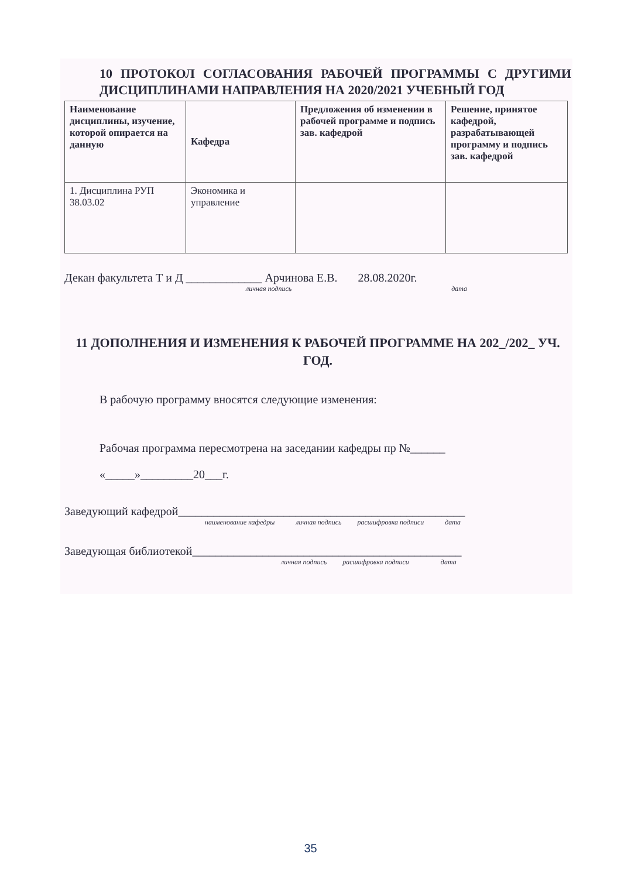10 ПРОТОКОЛ СОГЛАСОВАНИЯ РАБОЧЕЙ ПРОГРАММЫ С ДРУГИМИ ДИСЦИПЛИНАМИ НАПРАВЛЕНИЯ НА 2020/2021 УЧЕБНЫЙ ГОД
| Наименование дисциплины, изучение, которой опирается на данную | Кафедра | Предложения об изменении в рабочей программе и подпись зав. кафедрой | Решение, принятое кафедрой, разрабатывающей программу и подпись зав. кафедрой |
| --- | --- | --- | --- |
| 1. Дисциплина РУП 38.03.02 | Экономика и управление | | |
Декан факультета Т и Д _____________ Арчинова Е.В. 28.08.2020г.
личная подпись дата
11 ДОПОЛНЕНИЯ И ИЗМЕНЕНИЯ К РАБОЧЕЙ ПРОГРАММЕ НА 202_/202_ УЧ. ГОД.
В рабочую программу вносятся следующие изменения:
Рабочая программа пересмотрена на заседании кафедры пр №______
«_____»_________20___г.
Заведующий кафедрой_________________________________________________
наименование кафедры личная подпись расшифровка подписи дата
Заведующая библиотекой______________________________________________
личная подпись расшифровка подписи дата
35